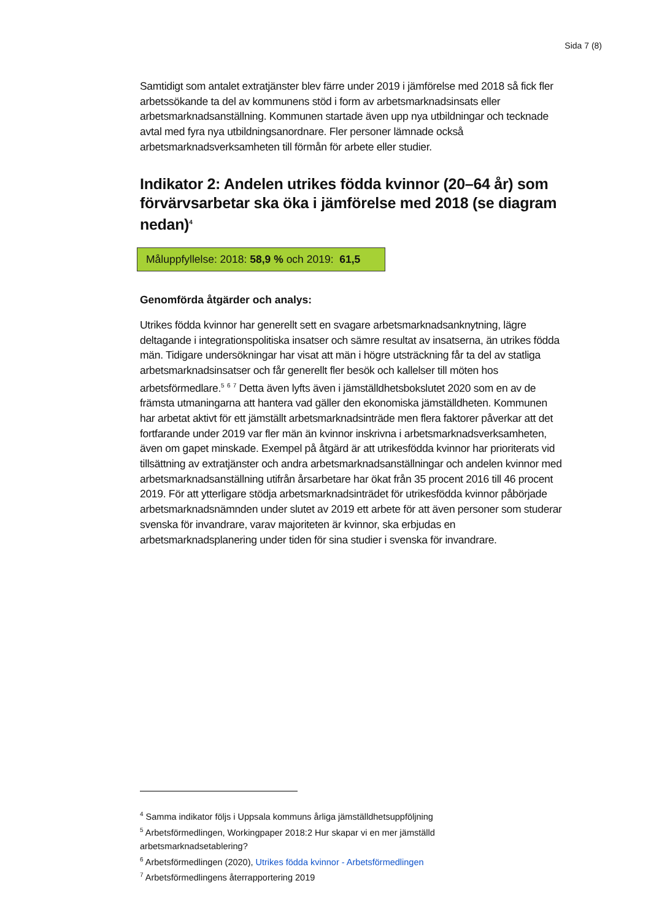Sida 7 (8)
Samtidigt som antalet extratjänster blev färre under 2019 i jämförelse med 2018 så fick fler arbetssökande ta del av kommunens stöd i form av arbetsmarknadsinsats eller arbetsmarknadsanställning. Kommunen startade även upp nya utbildningar och tecknade avtal med fyra nya utbildningsanordnare. Fler personer lämnade också arbetsmarknadsverksamheten till förmån för arbete eller studier.
Indikator 2: Andelen utrikes födda kvinnor (20–64 år) som förvärvsarbetar ska öka i jämförelse med 2018 (se diagram nedan)<sup>4</sup>
Måluppfyllelse: 2018: 58,9 % och 2019: 61,5
Genomförda åtgärder och analys:
Utrikes födda kvinnor har generellt sett en svagare arbetsmarknadsanknytning, lägre deltagande i integrationspolitiska insatser och sämre resultat av insatserna, än utrikes födda män. Tidigare undersökningar har visat att män i högre utsträckning får ta del av statliga arbetsmarknadsinsatser och får generellt fler besök och kallelser till möten hos arbetsförmedlare.<sup>5</sup> <sup>6</sup> <sup>7</sup> Detta även lyfts även i jämställdhetsbokslutet 2020 som en av de främsta utmaningarna att hantera vad gäller den ekonomiska jämställdheten. Kommunen har arbetat aktivt för ett jämställt arbetsmarknadsinträde men flera faktorer påverkar att det fortfarande under 2019 var fler män än kvinnor inskrivna i arbetsmarknadsverksamheten, även om gapet minskade. Exempel på åtgärd är att utrikesfödda kvinnor har prioriterats vid tillsättning av extratjänster och andra arbetsmarknadsanställningar och andelen kvinnor med arbetsmarknadsanställning utifrån årsarbetare har ökat från 35 procent 2016 till 46 procent 2019. För att ytterligare stödja arbetsmarknadsinträdet för utrikesfödda kvinnor påbörjade arbetsmarknadsnämnden under slutet av 2019 ett arbete för att även personer som studerar svenska för invandrare, varav majoriteten är kvinnor, ska erbjudas en arbetsmarknadsplanering under tiden för sina studier i svenska för invandrare.
<sup>4</sup> Samma indikator följs i Uppsala kommuns årliga jämställdhetsuppföljning
<sup>5</sup> Arbetsförmedlingen, Workingpaper 2018:2 Hur skapar vi en mer jämställd arbetsmarknadsetablering?
<sup>6</sup> Arbetsförmedlingen (2020), Utrikes födda kvinnor - Arbetsförmedlingen
<sup>7</sup> Arbetsförmedlingens återrapportering 2019